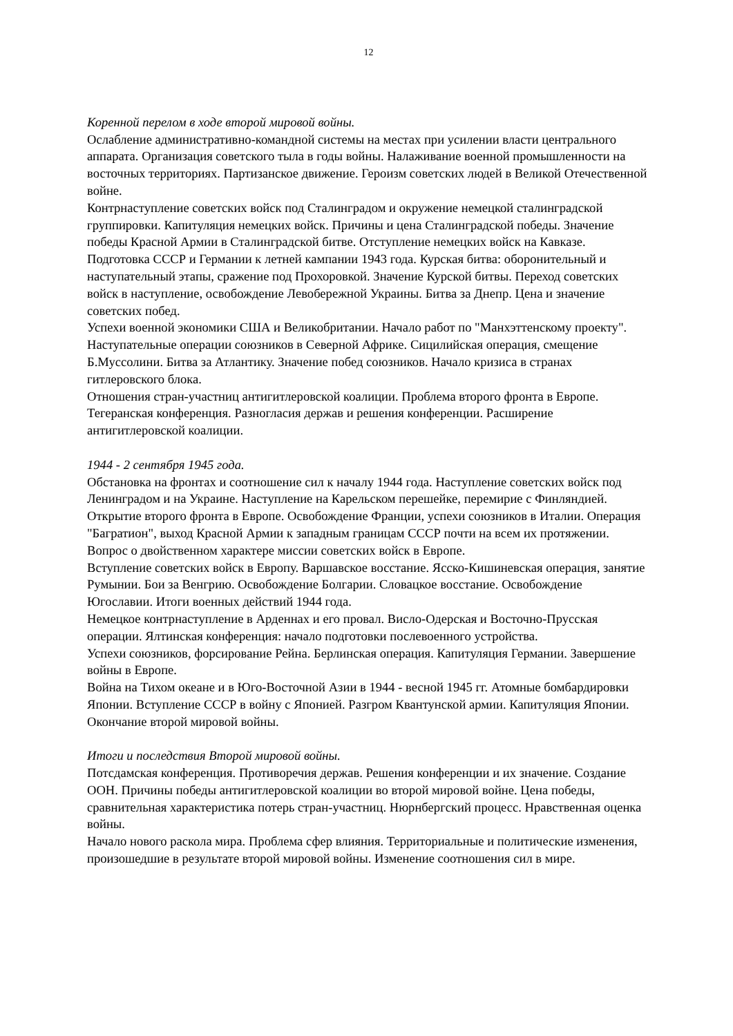12
Коренной перелом в ходе второй мировой войны.
Ослабление административно-командной системы на местах при усилении власти центрального аппарата. Организация советского тыла в годы войны. Налаживание военной промышленности на восточных территориях. Партизанское движение. Героизм советских людей в Великой Отечественной войне.
Контрнаступление советских войск под Сталинградом и окружение немецкой сталинградской группировки. Капитуляция немецких войск. Причины и цена Сталинградской победы. Значение победы Красной Армии в Сталинградской битве. Отступление немецких войск на Кавказе.
Подготовка СССР и Германии к летней кампании 1943 года. Курская битва: оборонительный и наступательный этапы, сражение под Прохоровкой. Значение Курской битвы. Переход советских войск в наступление, освобождение Левобережной Украины. Битва за Днепр. Цена и значение советских побед.
Успехи военной экономики США и Великобритании. Начало работ по "Манхэттенскому проекту". Наступательные операции союзников в Северной Африке. Сицилийская операция, смещение Б.Муссолини. Битва за Атлантику. Значение побед союзников. Начало кризиса в странах гитлеровского блока.
Отношения стран-участниц антигитлеровской коалиции. Проблема второго фронта в Европе. Тегеранская конференция. Разногласия держав и решения конференции. Расширение антигитлеровской коалиции.
1944 - 2 сентября 1945 года.
Обстановка на фронтах и соотношение сил к началу 1944 года. Наступление советских войск под Ленинградом и на Украине. Наступление на Карельском перешейке, перемирие с Финляндией. Открытие второго фронта в Европе. Освобождение Франции, успехи союзников в Италии. Операция "Багратион", выход Красной Армии к западным границам СССР почти на всем их протяжении. Вопрос о двойственном характере миссии советских войск в Европе.
Вступление советских войск в Европу. Варшавское восстание. Ясско-Кишиневская операция, занятие Румынии. Бои за Венгрию. Освобождение Болгарии. Словацкое восстание. Освобождение Югославии. Итоги военных действий 1944 года.
Немецкое контрнаступление в Арденнах и его провал. Висло-Одерская и Восточно-Прусская операции. Ялтинская конференция: начало подготовки послевоенного устройства.
Успехи союзников, форсирование Рейна. Берлинская операция. Капитуляция Германии. Завершение войны в Европе.
Война на Тихом океане и в Юго-Восточной Азии в 1944 - весной 1945 гг. Атомные бомбардировки Японии. Вступление СССР в войну с Японией. Разгром Квантунской армии. Капитуляция Японии. Окончание второй мировой войны.
Итоги и последствия Второй мировой войны.
Потсдамская конференция. Противоречия держав. Решения конференции и их значение. Создание ООН. Причины победы антигитлеровской коалиции во второй мировой войне. Цена победы, сравнительная характеристика потерь стран-участниц. Нюрнбергский процесс. Нравственная оценка войны.
Начало нового раскола мира. Проблема сфер влияния. Территориальные и политические изменения, произошедшие в результате второй мировой войны. Изменение соотношения сил в мире.